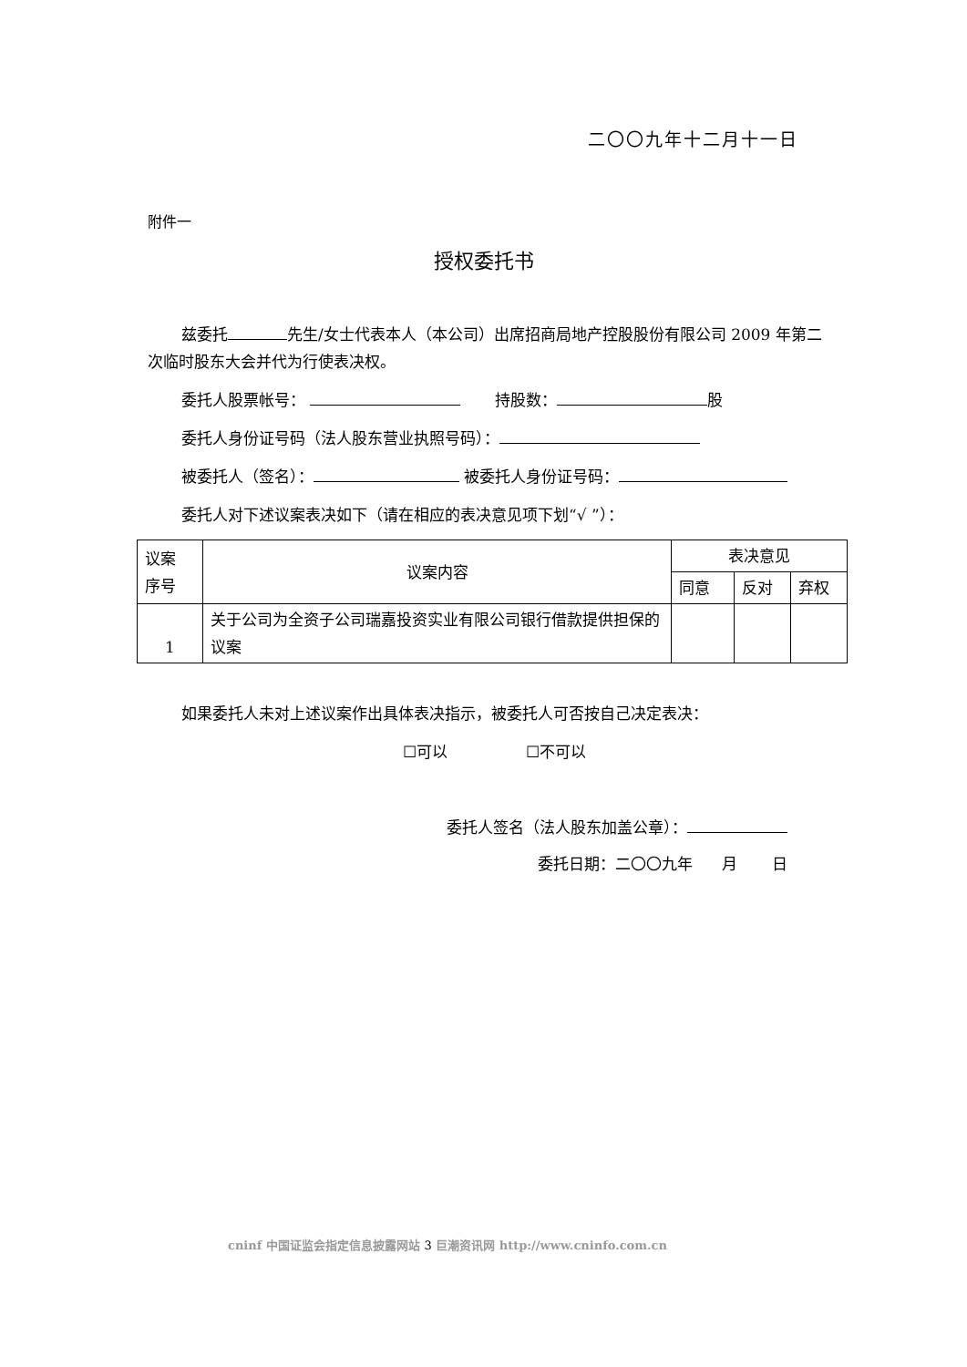二〇〇九年十二月十一日
附件一
授权委托书
兹委托 先生/女士代表本人（本公司）出席招商局地产控股股份有限公司 2009 年第二次临时股东大会并代为行使表决权。
委托人股票帐号： 持股数： 股
委托人身份证号码（法人股东营业执照号码）：
被委托人（签名）： 被委托人身份证号码：
委托人对下述议案表决如下（请在相应的表决意见项下划“√ ”）：
| 议案 序号 | 议案内容 | 表决意见 | | |
| | | 同意 | 反对 | 弃权 |
| 1 | 关于公司为全资子公司瑞嘉投资实业有限公司银行借款提供担保的议案 | | | |
如果委托人未对上述议案作出具体表决指示，被委托人可否按自己决定表决：
☐可以 ☐不可以
委托人签名（法人股东加盖公章）：
委托日期：二〇〇九年 月 日
cninf 中国证监会指定信息披露网站 3 巨潮资讯网 http://www.cninfo.com.cn